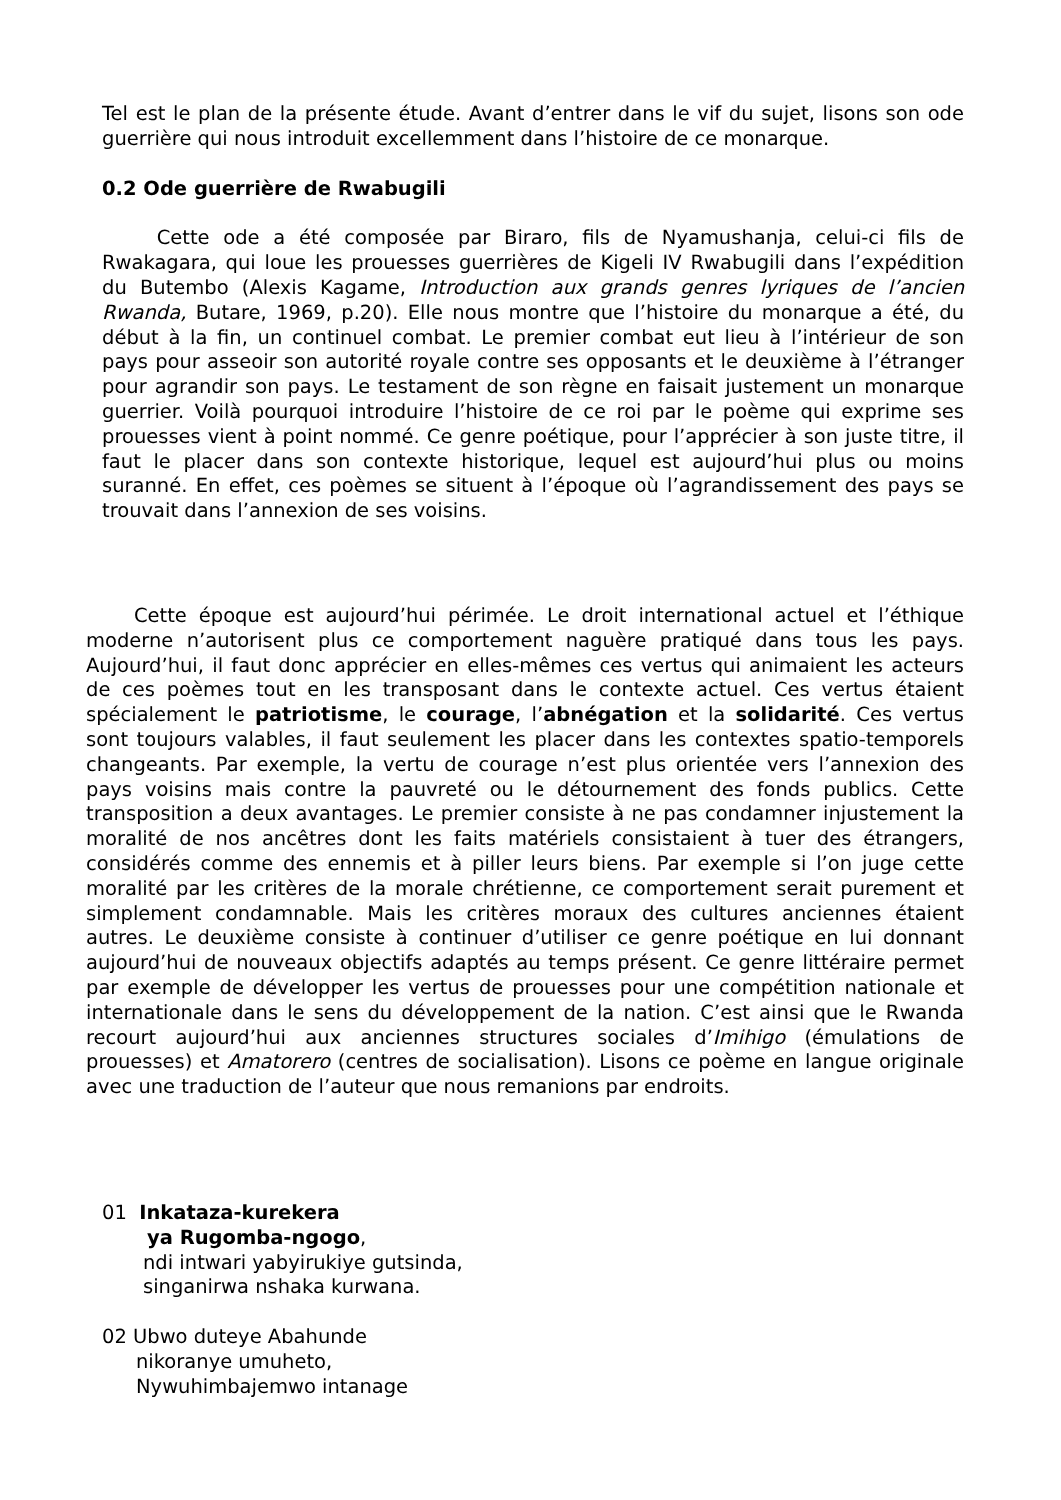Tel est le plan de la présente étude. Avant d’entrer dans le vif du sujet, lisons son ode guerrière qui nous introduit excellemment dans l’histoire de ce monarque.
0.2 Ode guerrière de Rwabugili
Cette ode a été composée par Biraro, fils de Nyamushanja, celui-ci fils de Rwakagara, qui loue les prouesses guerrières de Kigeli IV Rwabugili dans l’expédition du Butembo (Alexis Kagame, Introduction aux grands genres lyriques de l’ancien Rwanda, Butare, 1969, p.20). Elle nous montre que l’histoire du monarque a été, du début à la fin, un continuel combat. Le premier combat eut lieu à l’intérieur de son pays pour asseoir son autorité royale contre ses opposants et le deuxième à l’étranger pour agrandir son pays. Le testament de son règne en faisait justement un monarque guerrier. Voilà pourquoi introduire l’histoire de ce roi par le poème qui exprime ses prouesses vient à point nommé. Ce genre poétique, pour l’apprécier à son juste titre, il faut le placer dans son contexte historique, lequel est aujourd’hui plus ou moins suranné. En effet, ces poèmes se situent à l’époque où l’agrandissement des pays se trouvait dans l’annexion de ses voisins.
Cette époque est aujourd’hui périmée. Le droit international actuel et l’éthique moderne n’autorisent plus ce comportement naguère pratiqué dans tous les pays. Aujourd’hui, il faut donc apprécier en elles-mêmes ces vertus qui animaient les acteurs de ces poèmes tout en les transposant dans le contexte actuel. Ces vertus étaient spécialement le patriotisme, le courage, l’abnégation et la solidarité. Ces vertus sont toujours valables, il faut seulement les placer dans les contextes spatio-temporels changeants. Par exemple, la vertu de courage n’est plus orientée vers l’annexion des pays voisins mais contre la pauvreté ou le détournement des fonds publics. Cette transposition a deux avantages. Le premier consiste à ne pas condamner injustement la moralité de nos ancêtres dont les faits matériels consistaient à tuer des étrangers, considérés comme des ennemis et à piller leurs biens. Par exemple si l’on juge cette moralité par les critères de la morale chrétienne, ce comportement serait purement et simplement condamnable. Mais les critères moraux des cultures anciennes étaient autres. Le deuxième consiste à continuer d’utiliser ce genre poétique en lui donnant aujourd’hui de nouveaux objectifs adaptés au temps présent. Ce genre littéraire permet par exemple de développer les vertus de prouesses pour une compétition nationale et internationale dans le sens du développement de la nation. C’est ainsi que le Rwanda recourt aujourd’hui aux anciennes structures sociales d’Imihigo (émulations de prouesses) et Amatorero (centres de socialisation). Lisons ce poème en langue originale avec une traduction de l’auteur que nous remanions par endroits.
01 Inkataza-kurekera
ya Rugomba-ngogo,
ndi intwari yabyirukiye gutsinda,
singanirwa nshaka kurwana.
02 Ubwo duteye Abahunde
nikoranye umuheto,
Nywuhimbajemwo intanage